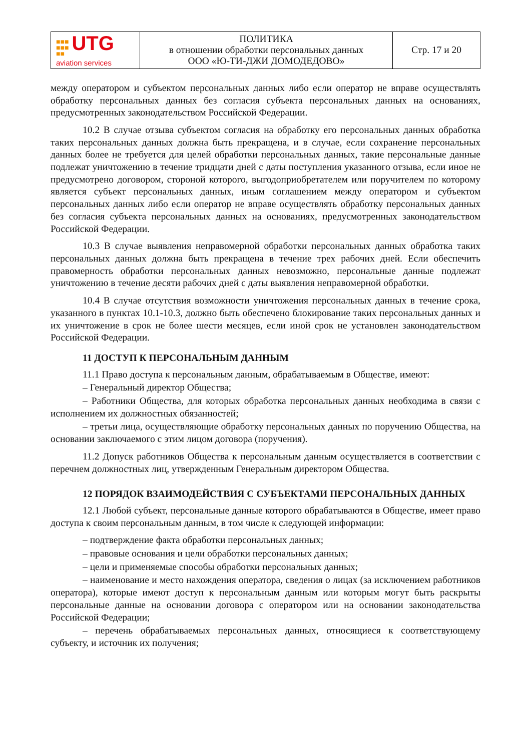| ■■■ ■■■ ■■ UTG aviation services | ПОЛИТИКА в отношении обработки персональных данных ООО «Ю-ТИ-ДЖИ ДОМОДЕДОВО» | Стр. 17 и 20 |
между оператором и субъектом персональных данных либо если оператор не вправе осуществлять обработку персональных данных без согласия субъекта персональных данных на основаниях, предусмотренных законодательством Российской Федерации.
10.2 В случае отзыва субъектом согласия на обработку его персональных данных обработка таких персональных данных должна быть прекращена, и в случае, если сохранение персональных данных более не требуется для целей обработки персональных данных, такие персональные данные подлежат уничтожению в течение тридцати дней с даты поступления указанного отзыва, если иное не предусмотрено договором, стороной которого, выгодоприобретателем или поручителем по которому является субъект персональных данных, иным соглашением между оператором и субъектом персональных данных либо если оператор не вправе осуществлять обработку персональных данных без согласия субъекта персональных данных на основаниях, предусмотренных законодательством Российской Федерации.
10.3 В случае выявления неправомерной обработки персональных данных обработка таких персональных данных должна быть прекращена в течение трех рабочих дней. Если обеспечить правомерность обработки персональных данных невозможно, персональные данные подлежат уничтожению в течение десяти рабочих дней с даты выявления неправомерной обработки.
10.4 В случае отсутствия возможности уничтожения персональных данных в течение срока, указанного в пунктах 10.1-10.3, должно быть обеспечено блокирование таких персональных данных и их уничтожение в срок не более шести месяцев, если иной срок не установлен законодательством Российской Федерации.
11 ДОСТУП К ПЕРСОНАЛЬНЫМ ДАННЫМ
11.1 Право доступа к персональным данным, обрабатываемым в Обществе, имеют:
– Генеральный директор Общества;
– Работники Общества, для которых обработка персональных данных необходима в связи с исполнением их должностных обязанностей;
– третьи лица, осуществляющие обработку персональных данных по поручению Общества, на основании заключаемого с этим лицом договора (поручения).
11.2 Допуск работников Общества к персональным данным осуществляется в соответствии с перечнем должностных лиц, утвержденным Генеральным директором Общества.
12 ПОРЯДОК ВЗАИМОДЕЙСТВИЯ С СУБЪЕКТАМИ ПЕРСОНАЛЬНЫХ ДАННЫХ
12.1 Любой субъект, персональные данные которого обрабатываются в Обществе, имеет право доступа к своим персональным данным, в том числе к следующей информации:
– подтверждение факта обработки персональных данных;
– правовые основания и цели обработки персональных данных;
– цели и применяемые способы обработки персональных данных;
– наименование и место нахождения оператора, сведения о лицах (за исключением работников оператора), которые имеют доступ к персональным данным или которым могут быть раскрыты персональные данные на основании договора с оператором или на основании законодательства Российской Федерации;
– перечень обрабатываемых персональных данных, относящиеся к соответствующему субъекту, и источник их получения;